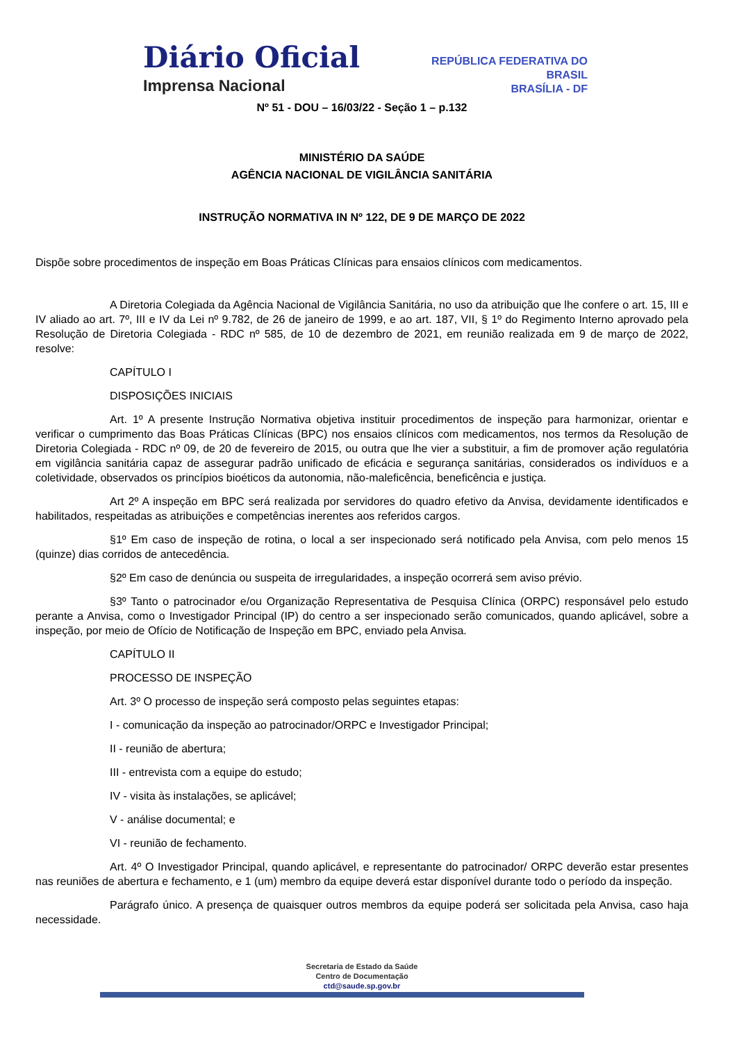Diário Oficial
Imprensa Nacional
REPÚBLICA FEDERATIVA DO
BRASIL
BRASÍLIA - DF
Nº 51 - DOU – 16/03/22 - Seção 1 – p.132
MINISTÉRIO DA SAÚDE
AGÊNCIA NACIONAL DE VIGILÂNCIA SANITÁRIA
INSTRUÇÃO NORMATIVA IN Nº 122, DE 9 DE MARÇO DE 2022
Dispõe sobre procedimentos de inspeção em Boas Práticas Clínicas para ensaios clínicos com medicamentos.
A Diretoria Colegiada da Agência Nacional de Vigilância Sanitária, no uso da atribuição que lhe confere o art. 15, III e IV aliado ao art. 7º, III e IV da Lei nº 9.782, de 26 de janeiro de 1999, e ao art. 187, VII, § 1º do Regimento Interno aprovado pela Resolução de Diretoria Colegiada - RDC nº 585, de 10 de dezembro de 2021, em reunião realizada em 9 de março de 2022, resolve:
CAPÍTULO I
DISPOSIÇÕES INICIAIS
Art. 1º A presente Instrução Normativa objetiva instituir procedimentos de inspeção para harmonizar, orientar e verificar o cumprimento das Boas Práticas Clínicas (BPC) nos ensaios clínicos com medicamentos, nos termos da Resolução de Diretoria Colegiada - RDC nº 09, de 20 de fevereiro de 2015, ou outra que lhe vier a substituir, a fim de promover ação regulatória em vigilância sanitária capaz de assegurar padrão unificado de eficácia e segurança sanitárias, considerados os indivíduos e a coletividade, observados os princípios bioéticos da autonomia, não-maleficência, beneficência e justiça.
Art 2º A inspeção em BPC será realizada por servidores do quadro efetivo da Anvisa, devidamente identificados e habilitados, respeitadas as atribuições e competências inerentes aos referidos cargos.
§1º Em caso de inspeção de rotina, o local a ser inspecionado será notificado pela Anvisa, com pelo menos 15 (quinze) dias corridos de antecedência.
§2º Em caso de denúncia ou suspeita de irregularidades, a inspeção ocorrerá sem aviso prévio.
§3º Tanto o patrocinador e/ou Organização Representativa de Pesquisa Clínica (ORPC) responsável pelo estudo perante a Anvisa, como o Investigador Principal (IP) do centro a ser inspecionado serão comunicados, quando aplicável, sobre a inspeção, por meio de Ofício de Notificação de Inspeção em BPC, enviado pela Anvisa.
CAPÍTULO II
PROCESSO DE INSPEÇÃO
Art. 3º O processo de inspeção será composto pelas seguintes etapas:
I - comunicação da inspeção ao patrocinador/ORPC e Investigador Principal;
II - reunião de abertura;
III - entrevista com a equipe do estudo;
IV - visita às instalações, se aplicável;
V - análise documental; e
VI - reunião de fechamento.
Art. 4º O Investigador Principal, quando aplicável, e representante do patrocinador/ ORPC deverão estar presentes nas reuniões de abertura e fechamento, e 1 (um) membro da equipe deverá estar disponível durante todo o período da inspeção.
Parágrafo único. A presença de quaisquer outros membros da equipe poderá ser solicitada pela Anvisa, caso haja necessidade.
Secretaria de Estado da Saúde
Centro de Documentação
ctd@saude.sp.gov.br